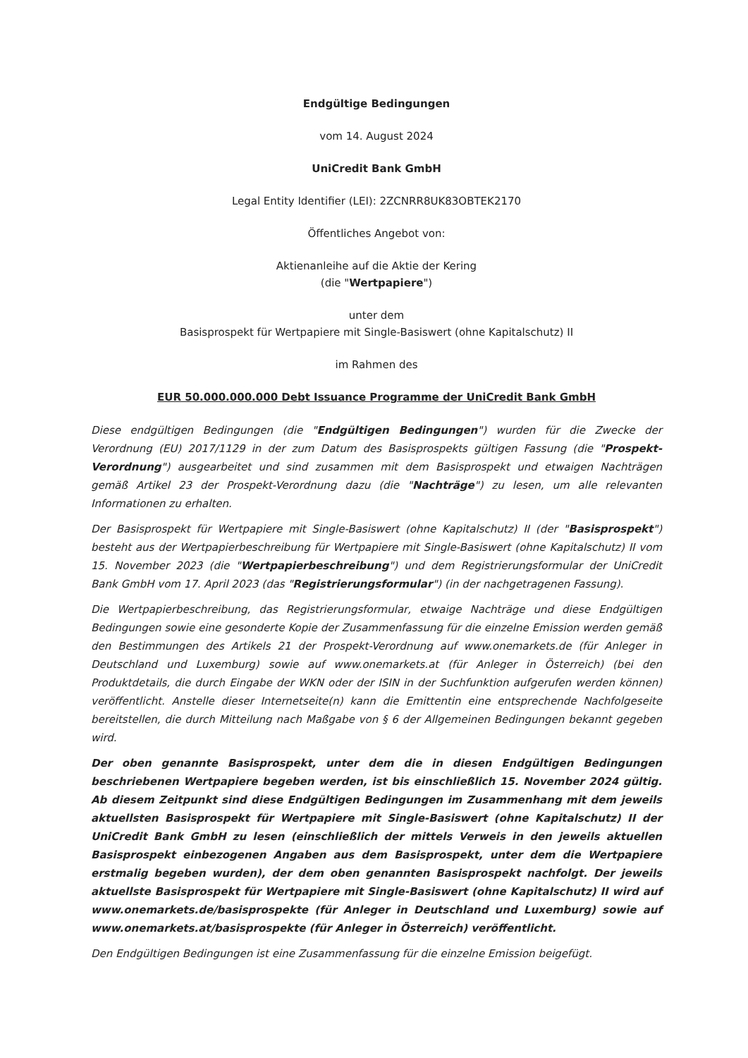Endgültige Bedingungen
vom 14. August 2024
UniCredit Bank GmbH
Legal Entity Identifier (LEI): 2ZCNRR8UK83OBTEK2170
Öffentliches Angebot von:
Aktienanleihe auf die Aktie der Kering
(die "Wertpapiere")
unter dem
Basisprospekt für Wertpapiere mit Single-Basiswert (ohne Kapitalschutz) II
im Rahmen des
EUR 50.000.000.000 Debt Issuance Programme der UniCredit Bank GmbH
Diese endgültigen Bedingungen (die "Endgültigen Bedingungen") wurden für die Zwecke der Verordnung (EU) 2017/1129 in der zum Datum des Basisprospekts gültigen Fassung (die "Prospekt-Verordnung") ausgearbeitet und sind zusammen mit dem Basisprospekt und etwaigen Nachträgen gemäß Artikel 23 der Prospekt-Verordnung dazu (die "Nachträge") zu lesen, um alle relevanten Informationen zu erhalten.
Der Basisprospekt für Wertpapiere mit Single-Basiswert (ohne Kapitalschutz) II (der "Basisprospekt") besteht aus der Wertpapierbeschreibung für Wertpapiere mit Single-Basiswert (ohne Kapitalschutz) II vom 15. November 2023 (die "Wertpapierbeschreibung") und dem Registrierungsformular der UniCredit Bank GmbH vom 17. April 2023 (das "Registrierungsformular") (in der nachgetragenen Fassung).
Die Wertpapierbeschreibung, das Registrierungsformular, etwaige Nachträge und diese Endgültigen Bedingungen sowie eine gesonderte Kopie der Zusammenfassung für die einzelne Emission werden gemäß den Bestimmungen des Artikels 21 der Prospekt-Verordnung auf www.onemarkets.de (für Anleger in Deutschland und Luxemburg) sowie auf www.onemarkets.at (für Anleger in Österreich) (bei den Produktdetails, die durch Eingabe der WKN oder der ISIN in der Suchfunktion aufgerufen werden können) veröffentlicht. Anstelle dieser Internetseite(n) kann die Emittentin eine entsprechende Nachfolgeseite bereitstellen, die durch Mitteilung nach Maßgabe von § 6 der Allgemeinen Bedingungen bekannt gegeben wird.
Der oben genannte Basisprospekt, unter dem die in diesen Endgültigen Bedingungen beschriebenen Wertpapiere begeben werden, ist bis einschließlich 15. November 2024 gültig. Ab diesem Zeitpunkt sind diese Endgültigen Bedingungen im Zusammenhang mit dem jeweils aktuellsten Basisprospekt für Wertpapiere mit Single-Basiswert (ohne Kapitalschutz) II der UniCredit Bank GmbH zu lesen (einschließlich der mittels Verweis in den jeweils aktuellen Basisprospekt einbezogenen Angaben aus dem Basisprospekt, unter dem die Wertpapiere erstmalig begeben wurden), der dem oben genannten Basisprospekt nachfolgt. Der jeweils aktuellste Basisprospekt für Wertpapiere mit Single-Basiswert (ohne Kapitalschutz) II wird auf www.onemarkets.de/basisprospekte (für Anleger in Deutschland und Luxemburg) sowie auf www.onemarkets.at/basisprospekte (für Anleger in Österreich) veröffentlicht.
Den Endgültigen Bedingungen ist eine Zusammenfassung für die einzelne Emission beigefügt.